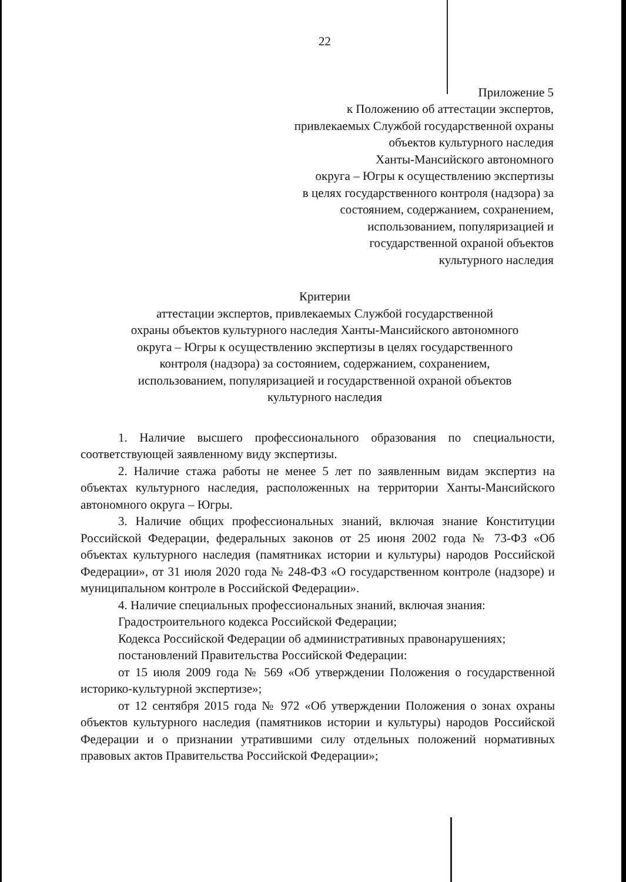22
Приложение 5
к Положению об аттестации экспертов,
привлекаемых Службой государственной охраны
объектов культурного наследия
Ханты-Мансийского автономного
округа – Югры к осуществлению экспертизы
в целях государственного контроля (надзора) за
состоянием, содержанием, сохранением,
использованием, популяризацией и
государственной охраной объектов
культурного наследия
Критерии
аттестации экспертов, привлекаемых Службой государственной
охраны объектов культурного наследия Ханты-Мансийского автономного
округа – Югры к осуществлению экспертизы в целях государственного
контроля (надзора) за состоянием, содержанием, сохранением,
использованием, популяризацией и государственной охраной объектов
культурного наследия
1. Наличие высшего профессионального образования по специальности, соответствующей заявленному виду экспертизы.
2. Наличие стажа работы не менее 5 лет по заявленным видам экспертиз на объектах культурного наследия, расположенных на территории Ханты-Мансийского автономного округа – Югры.
3. Наличие общих профессиональных знаний, включая знание Конституции Российской Федерации, федеральных законов от 25 июня 2002 года № 73-ФЗ «Об объектах культурного наследия (памятниках истории и культуры) народов Российской Федерации», от 31 июля 2020 года № 248-ФЗ «О государственном контроле (надзоре) и муниципальном контроле в Российской Федерации».
4. Наличие специальных профессиональных знаний, включая знания:
Градостроительного кодекса Российской Федерации;
Кодекса Российской Федерации об административных правонарушениях;
постановлений Правительства Российской Федерации:
от 15 июля 2009 года № 569 «Об утверждении Положения о государственной историко-культурной экспертизе»;
от 12 сентября 2015 года № 972 «Об утверждении Положения о зонах охраны объектов культурного наследия (памятников истории и культуры) народов Российской Федерации и о признании утратившими силу отдельных положений нормативных правовых актов Правительства Российской Федерации»;